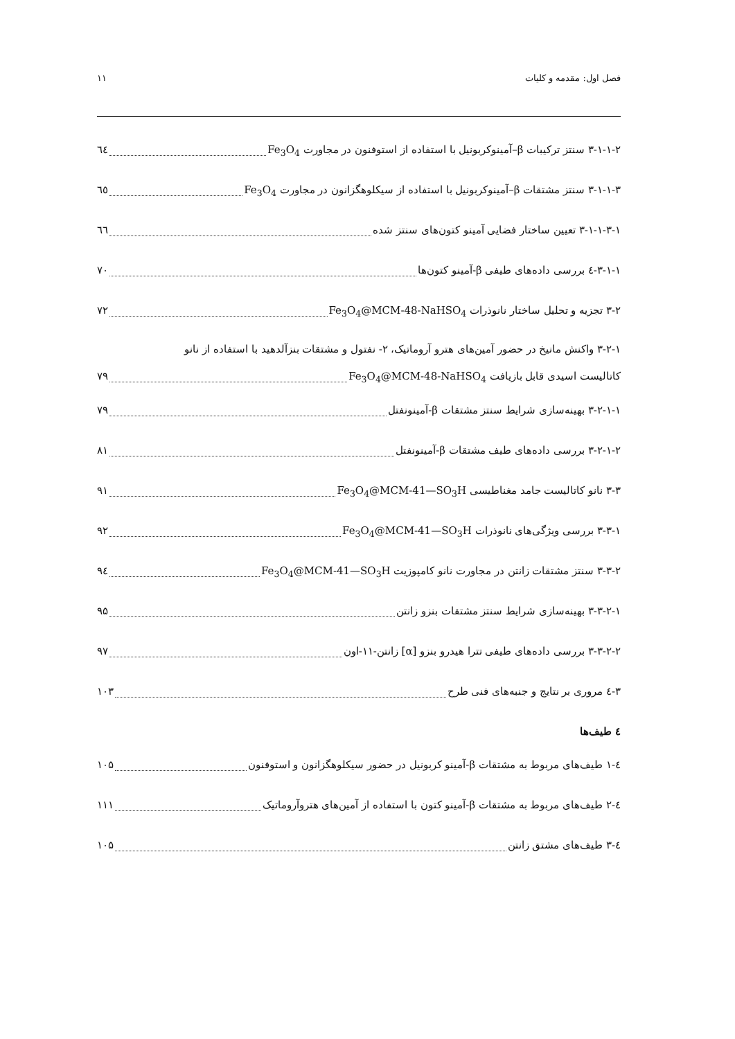فصل اول: مقدمه و کلیات ۱۱
۳-۱-۱-۲ سنتز ترکیبات β–آمینوکربونیل با استفاده از استوفنون در مجاورت Fe<sub>3</sub>O<sub>4</sub> ٦٤
۳-۱-۱-۳ سنتز مشتقات β–آمینوکربونیل با استفاده از سیکلوهگزانون در مجاورت Fe<sub>3</sub>O<sub>4</sub> ٦٥
۳-۱-۱-۳-۱ تعیین ساختار فضایی آمینو کتون‌های سنتز شده ٦٦
۳-۱-۱-٤ بررسی داده‌های طیفی β-آمینو کتون‌ها ۷۰
۳-۲ تجزیه و تحلیل ساختار نانوذرات Fe<sub>3</sub>O<sub>4</sub>@MCM-48-NaHSO<sub>4</sub> ۷۲
۳-۲-۱ واکنش مانیخ در حضور آمین‌های هترو آروماتیک، ۲- نفتول و مشتقات بنزآلدهید با استفاده از نانو
کاتالیست اسیدی قابل بازیافت Fe<sub>3</sub>O<sub>4</sub>@MCM-48-NaHSO<sub>4</sub> ۷۹
۳-۲-۱-۱ بهینه‌سازی شرایط سنتز مشتقات β-آمینونفتل ۷۹
۳-۲-۱-۲ بررسی داده‌های طیف مشتقات β-آمینونفتل ۸۱
۳-۳ نانو کاتالیست جامد مغناطیسی Fe<sub>3</sub>O<sub>4</sub>@MCM-41—SO<sub>3</sub>H ۹۱
۳-۳-۱ بررسی ویژگی‌های نانوذرات Fe<sub>3</sub>O<sub>4</sub>@MCM-41—SO<sub>3</sub>H ۹۲
۳-۳-۲ سنتز مشتقات زانتن در مجاورت نانو کامپوزیت Fe<sub>3</sub>O<sub>4</sub>@MCM-41—SO<sub>3</sub>H ۹٤
۳-۳-۲-۱ بهینه‌سازی شرایط سنتز مشتقات بنزو زانتن ۹۵
۳-۳-۲-۲ بررسی داده‌های طیفی تترا هیدرو بنزو [α] زانتن-۱۱-اون ۹۷
۳-٤ مروری بر نتایج و جنبه‌های فنی طرح ۱۰۳
٤ طیف‌ها
٤-۱ طیف‌های مربوط به مشتقات β-آمینو کربونیل در حضور سیکلوهگزانون و استوفنون ۱۰۵
٤-۲ طیف‌های مربوط به مشتقات β-آمینو کتون با استفاده از آمین‌های هتروآروماتیک ۱۱۱
٤-۳ طیف‌های مشتق زانتن ۱۰۵